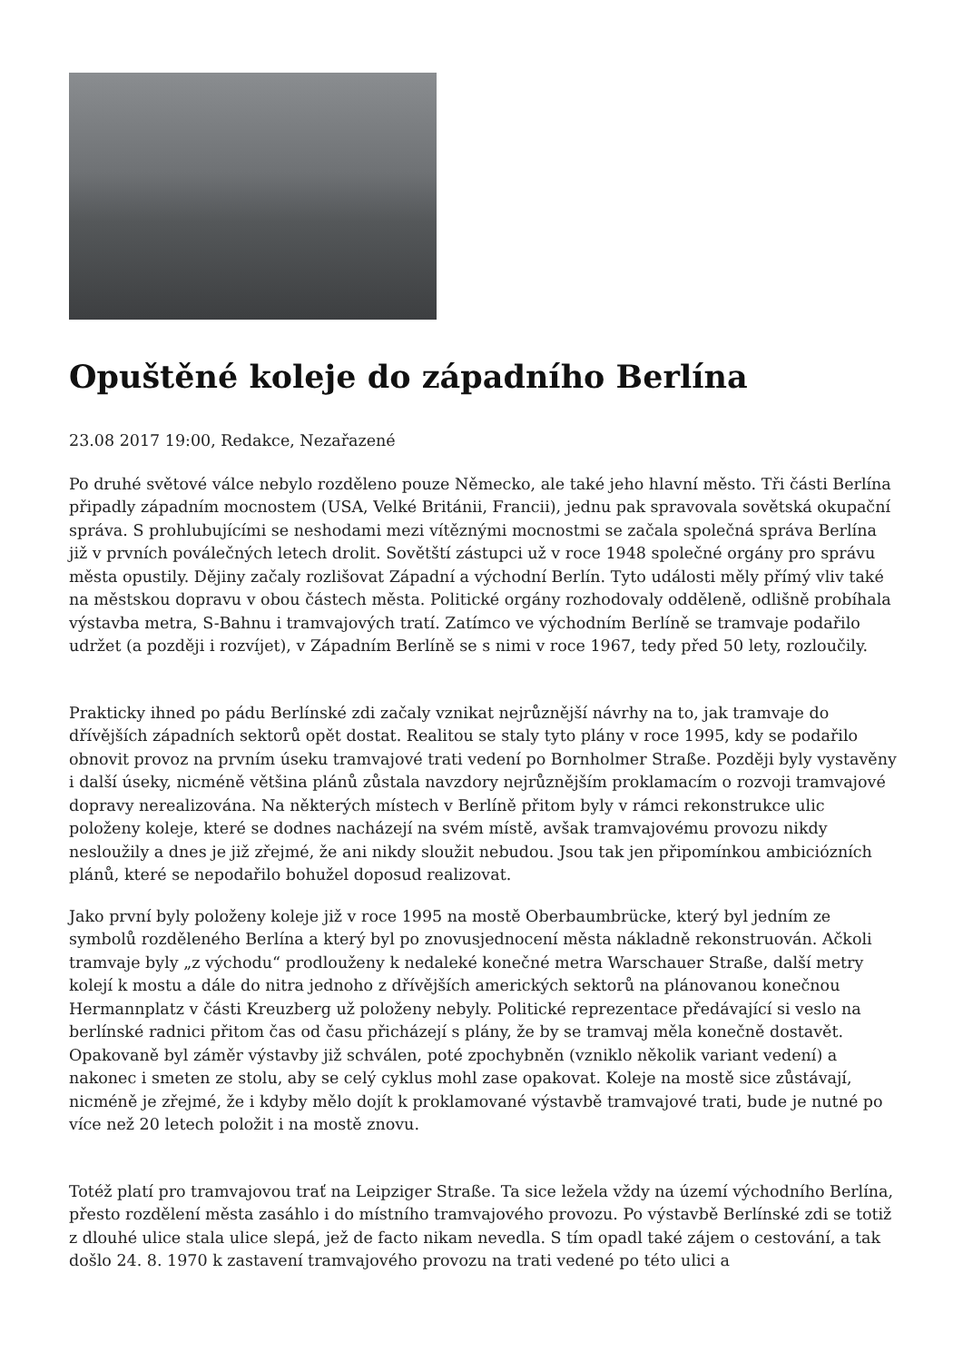Opuštěné koleje do západního Berlína
23.08 2017 19:00, Redakce, Nezařazené
Po druhé světové válce nebylo rozděleno pouze Německo, ale také jeho hlavní město. Tři části Berlína připadly západním mocnostem (USA, Velké Británii, Francii), jednu pak spravovala sovětská okupační správa. S prohlubujícími se neshodami mezi vítěznými mocnostmi se začala společná správa Berlína již v prvních poválečných letech drolit. Sovětští zástupci už v roce 1948 společné orgány pro správu města opustily. Dějiny začaly rozlišovat Západní a východní Berlín. Tyto události měly přímý vliv také na městskou dopravu v obou částech města. Politické orgány rozhodovaly odděleně, odlišně probíhala výstavba metra, S-Bahnu i tramvajových tratí. Zatímco ve východním Berlíně se tramvaje podařilo udržet (a později i rozvíjet), v Západním Berlíně se s nimi v roce 1967, tedy před 50 lety, rozloučily.
Prakticky ihned po pádu Berlínské zdi začaly vznikat nejrůznější návrhy na to, jak tramvaje do dřívějších západních sektorů opět dostat. Realitou se staly tyto plány v roce 1995, kdy se podařilo obnovit provoz na prvním úseku tramvajové trati vedení po Bornholmer Straße. Později byly vystavěny i další úseky, nicméně většina plánů zůstala navzdory nejrůznějším proklamacím o rozvoji tramvajové dopravy nerealizována. Na některých místech v Berlíně přitom byly v rámci rekonstrukce ulic položeny koleje, které se dodnes nacházejí na svém místě, avšak tramvajovému provozu nikdy nesloužily a dnes je již zřejmé, že ani nikdy sloužit nebudou. Jsou tak jen připomínkou ambiciózních plánů, které se nepodařilo bohužel doposud realizovat.
Jako první byly položeny koleje již v roce 1995 na mostě Oberbaumbrücke, který byl jedním ze symbolů rozděleného Berlína a který byl po znovusjednocení města nákladně rekonstruován. Ačkoli tramvaje byly „z východu“ prodlouženy k nedaleké konečné metra Warschauer Straße, další metry kolejí k mostu a dále do nitra jednoho z dřívějších amerických sektorů na plánovanou konečnou Hermannplatz v části Kreuzberg už položeny nebyly. Politické reprezentace předávající si veslo na berlínské radnici přitom čas od času přicházejí s plány, že by se tramvaj měla konečně dostavět. Opakovaně byl záměr výstavby již schválen, poté zpochybněn (vzniklo několik variant vedení) a nakonec i smeten ze stolu, aby se celý cyklus mohl zase opakovat. Koleje na mostě sice zůstávají, nicméně je zřejmé, že i kdyby mělo dojít k proklamované výstavbě tramvajové trati, bude je nutné po více než 20 letech položit i na mostě znovu.
Totéž platí pro tramvajovou trať na Leipziger Straße. Ta sice ležela vždy na území východního Berlína, přesto rozdělení města zasáhlo i do místního tramvajového provozu. Po výstavbě Berlínské zdi se totiž z dlouhé ulice stala ulice slepá, jež de facto nikam nevedla. S tím opadl také zájem o cestování, a tak došlo 24. 8. 1970 k zastavení tramvajového provozu na trati vedené po této ulici a